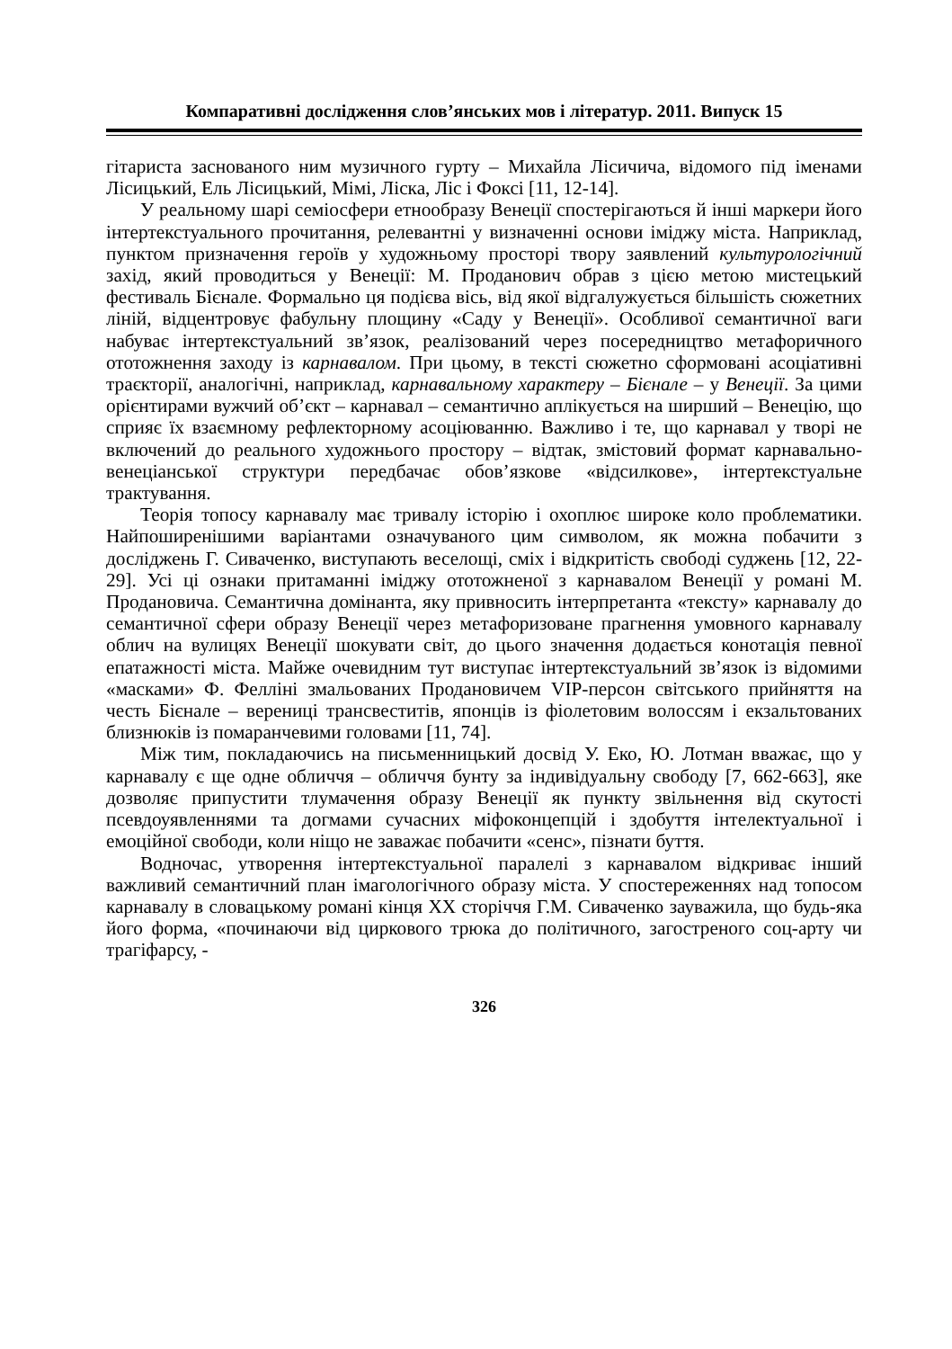Компаративні дослідження слов’янських мов і літератур. 2011. Випуск 15
гітариста заснованого ним музичного гурту – Михайла Лісичича, відомого під іменами Лісицький, Ель Лісицький, Мімі, Ліска, Ліс і Фоксі [11, 12-14].
У реальному шарі семіосфери етнообразу Венеції спостерігаються й інші маркери його інтертекстуального прочитання, релевантні у визначенні основи іміджу міста. Наприклад, пунктом призначення героїв у художньому просторі твору заявлений культурологічний захід, який проводиться у Венеції: М. Проданович обрав з цією метою мистецький фестиваль Бієнале. Формально ця подієва вісь, від якої відгалужується більшість сюжетних ліній, відцентровує фабульну площину «Саду у Венеції». Особливої семантичної ваги набуває інтертекстуальний зв’язок, реалізований через посередництво метафоричного ототожнення заходу із карнавалом. При цьому, в тексті сюжетно сформовані асоціативні траєкторії, аналогічні, наприклад, карнавальному характеру – Бієнале – у Венеції. За цими орієнтирами вужчий об’єкт – карнавал – семантично аплікується на ширший – Венецію, що сприяє їх взаємному рефлекторному асоціюванню. Важливо і те, що карнавал у творі не включений до реального художнього простору – відтак, змістовий формат карнавально-венеціанської структури передбачає обов’язкове «відсилкове», інтертекстуальне трактування.
Теорія топосу карнавалу має тривалу історію і охоплює широке коло проблематики. Найпоширенішими варіантами означуваного цим символом, як можна побачити з досліджень Г. Сиваченко, виступають веселощі, сміх і відкритість свободі суджень [12, 22-29]. Усі ці ознаки притаманні іміджу ототожненої з карнавалом Венеції у романі М. Продановича. Семантична домінанта, яку привносить інтерпретанта «тексту» карнавалу до семантичної сфери образу Венеції через метафоризоване прагнення умовного карнавалу облич на вулицях Венеції шокувати світ, до цього значення додається конотація певної епатажності міста. Майже очевидним тут виступає інтертекстуальний зв’язок із відомими «масками» Ф. Фелліні змальованих Продановичем VIP-персон світського прийняття на честь Бієнале – верениці трансвеститів, японців із фіолетовим волоссям і екзальтованих близнюків із помаранчевими головами [11, 74].
Між тим, покладаючись на письменницький досвід У. Еко, Ю. Лотман вважає, що у карнавалу є ще одне обличчя – обличчя бунту за індивідуальну свободу [7, 662-663], яке дозволяє припустити тлумачення образу Венеції як пункту звільнення від скутості псевдоуявленнями та догмами сучасних міфоконцепцій і здобуття інтелектуальної і емоційної свободи, коли ніщо не заважає побачити «сенс», пізнати буття.
Водночас, утворення інтертекстуальної паралелі з карнавалом відкриває інший важливий семантичний план імагологічного образу міста. У спостереженнях над топосом карнавалу в словацькому романі кінця XX сторіччя Г.М. Сиваченко зауважила, що будь-яка його форма, «починаючи від циркового трюка до політичного, загостреного соц-арту чи трагіфарсу, -
326